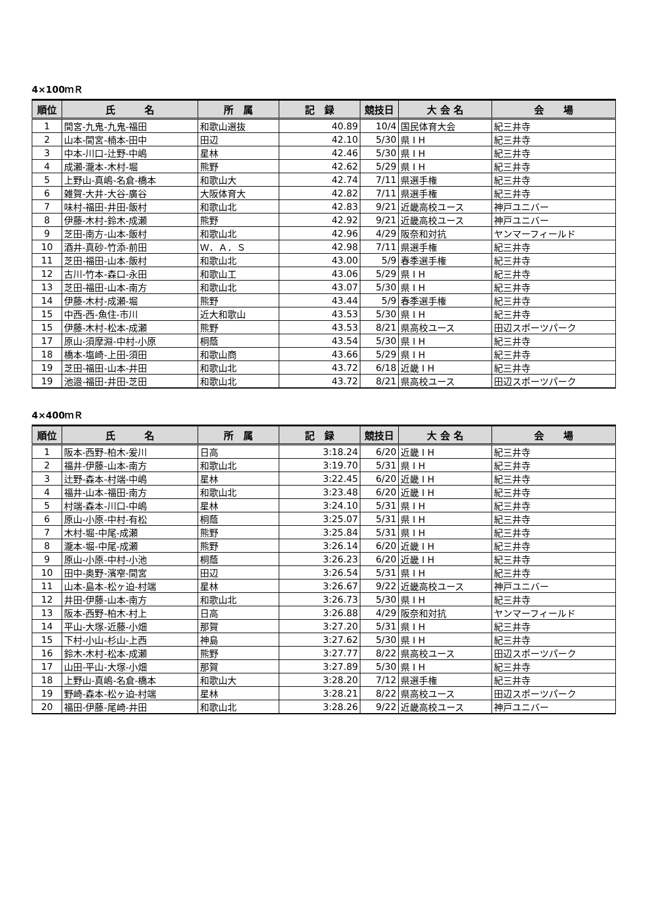4×100ｍＲ
| 順位 | 氏 名 | 所 属 | 記 録 | 競技日 | 大 会 名 | 会 場 |
| --- | --- | --- | --- | --- | --- | --- |
| 1 | 間宮-九鬼-九鬼-福田 | 和歌山選抜 | 40.89 | 10/4 | 国民体育大会 | 紀三井寺 |
| 2 | 山本-間宮-楠本-田中 | 田辺 | 42.10 | 5/30 | 県 I H | 紀三井寺 |
| 3 | 中本-川口-辻野-中嶋 | 星林 | 42.46 | 5/30 | 県 I H | 紀三井寺 |
| 4 | 成瀬-瀧本-木村-堀 | 熊野 | 42.62 | 5/29 | 県 I H | 紀三井寺 |
| 5 | 上野山-真嶋-名倉-橋本 | 和歌山大 | 42.74 | 7/11 | 県選手権 | 紀三井寺 |
| 6 | 雑賀-大井-大谷-廣谷 | 大阪体育大 | 42.82 | 7/11 | 県選手権 | 紀三井寺 |
| 7 | 味村-福田-井田-飯村 | 和歌山北 | 42.83 | 9/21 | 近畿高校ユース | 神戸ユニバー |
| 8 | 伊藤-木村-鈴木-成瀬 | 熊野 | 42.92 | 9/21 | 近畿高校ユース | 神戸ユニバー |
| 9 | 芝田-南方-山本-飯村 | 和歌山北 | 42.96 | 4/29 | 阪奈和対抗 | ヤンマーフィールド |
| 10 | 酒井-真砂-竹添-前田 | Ｗ．Ａ．Ｓ | 42.98 | 7/11 | 県選手権 | 紀三井寺 |
| 11 | 芝田-福田-山本-飯村 | 和歌山北 | 43.00 | 5/9 | 春季選手権 | 紀三井寺 |
| 12 | 古川-竹本-森口-永田 | 和歌山工 | 43.06 | 5/29 | 県 I H | 紀三井寺 |
| 13 | 芝田-福田-山本-南方 | 和歌山北 | 43.07 | 5/30 | 県 I H | 紀三井寺 |
| 14 | 伊藤-木村-成瀬-堀 | 熊野 | 43.44 | 5/9 | 春季選手権 | 紀三井寺 |
| 15 | 中西-西-魚住-市川 | 近大和歌山 | 43.53 | 5/30 | 県 I H | 紀三井寺 |
| 15 | 伊藤-木村-松本-成瀬 | 熊野 | 43.53 | 8/21 | 県高校ユース | 田辺スポーツパーク |
| 17 | 原山-須摩淵-中村-小原 | 桐蔭 | 43.54 | 5/30 | 県 I H | 紀三井寺 |
| 18 | 橋本-塩崎-上田-須田 | 和歌山商 | 43.66 | 5/29 | 県 I H | 紀三井寺 |
| 19 | 芝田-福田-山本-井田 | 和歌山北 | 43.72 | 6/18 | 近畿 I H | 紀三井寺 |
| 19 | 池邉-福田-井田-芝田 | 和歌山北 | 43.72 | 8/21 | 県高校ユース | 田辺スポーツパーク |
4×400ｍＲ
| 順位 | 氏 名 | 所 属 | 記 録 | 競技日 | 大 会 名 | 会 場 |
| --- | --- | --- | --- | --- | --- | --- |
| 1 | 阪本-西野-柏木-爰川 | 日高 | 3:18.24 | 6/20 | 近畿 I H | 紀三井寺 |
| 2 | 福井-伊藤-山本-南方 | 和歌山北 | 3:19.70 | 5/31 | 県 I H | 紀三井寺 |
| 3 | 辻野-森本-村端-中嶋 | 星林 | 3:22.45 | 6/20 | 近畿 I H | 紀三井寺 |
| 4 | 福井-山本-福田-南方 | 和歌山北 | 3:23.48 | 6/20 | 近畿 I H | 紀三井寺 |
| 5 | 村端-森本-川口-中嶋 | 星林 | 3:24.10 | 5/31 | 県 I H | 紀三井寺 |
| 6 | 原山-小原-中村-有松 | 桐蔭 | 3:25.07 | 5/31 | 県 I H | 紀三井寺 |
| 7 | 木村-堀-中尾-成瀬 | 熊野 | 3:25.84 | 5/31 | 県 I H | 紀三井寺 |
| 8 | 瀧本-堀-中尾-成瀬 | 熊野 | 3:26.14 | 6/20 | 近畿 I H | 紀三井寺 |
| 9 | 原山-小原-中村-小池 | 桐蔭 | 3:26.23 | 6/20 | 近畿 I H | 紀三井寺 |
| 10 | 田中-奥野-濱窄-間宮 | 田辺 | 3:26.54 | 5/31 | 県 I H | 紀三井寺 |
| 11 | 山本-島本-松ヶ迫-村端 | 星林 | 3:26.67 | 9/22 | 近畿高校ユース | 神戸ユニバー |
| 12 | 井田-伊藤-山本-南方 | 和歌山北 | 3:26.73 | 5/30 | 県 I H | 紀三井寺 |
| 13 | 阪本-西野-柏木-村上 | 日高 | 3:26.88 | 4/29 | 阪奈和対抗 | ヤンマーフィールド |
| 14 | 平山-大塚-近藤-小畑 | 那賀 | 3:27.20 | 5/31 | 県 I H | 紀三井寺 |
| 15 | 下村-小山-杉山-上西 | 神島 | 3:27.62 | 5/30 | 県 I H | 紀三井寺 |
| 16 | 鈴木-木村-松本-成瀬 | 熊野 | 3:27.77 | 8/22 | 県高校ユース | 田辺スポーツパーク |
| 17 | 山田-平山-大塚-小畑 | 那賀 | 3:27.89 | 5/30 | 県 I H | 紀三井寺 |
| 18 | 上野山-真嶋-名倉-橋本 | 和歌山大 | 3:28.20 | 7/12 | 県選手権 | 紀三井寺 |
| 19 | 野崎-森本-松ヶ迫-村端 | 星林 | 3:28.21 | 8/22 | 県高校ユース | 田辺スポーツパーク |
| 20 | 福田-伊藤-尾崎-井田 | 和歌山北 | 3:28.26 | 9/22 | 近畿高校ユース | 神戸ユニバー |